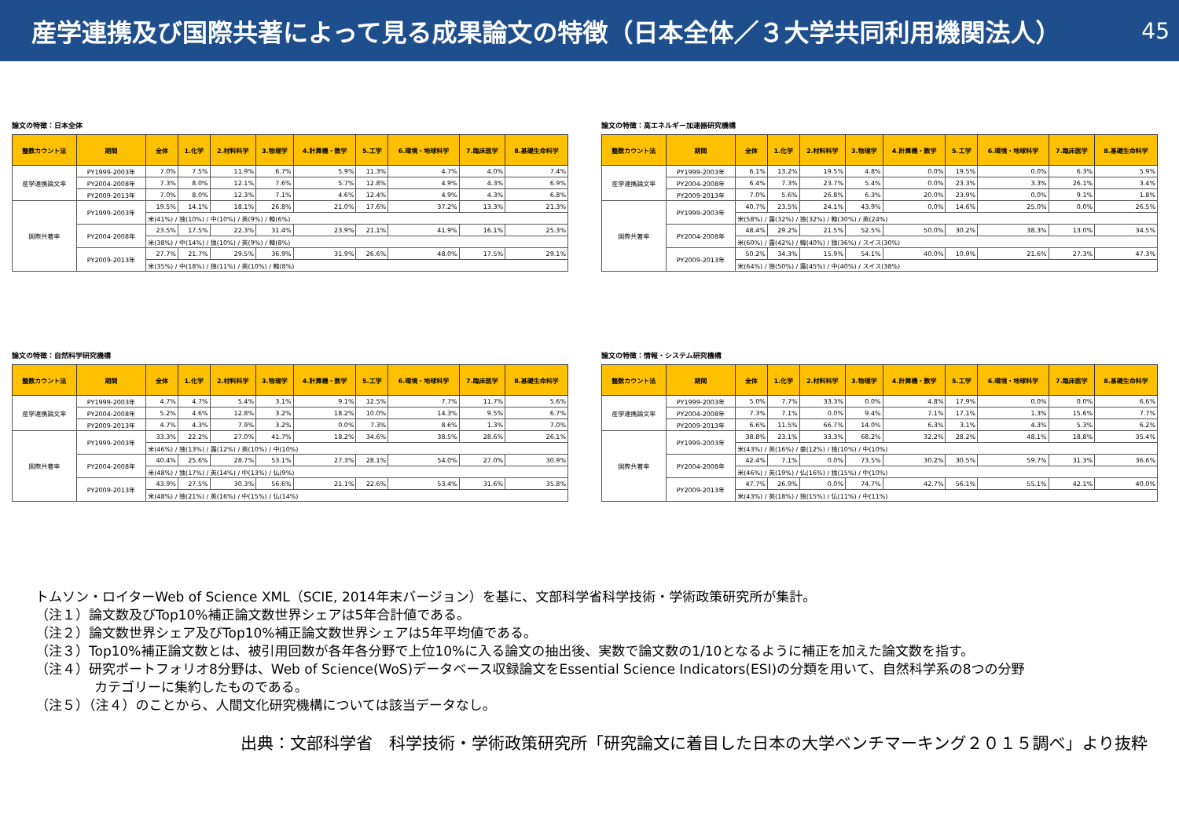産学連携及び国際共著によって見る成果論文の特徴（日本全体／３大学共同利用機関法人） 45
論文の特徴：日本全体
| 整数カウント法 | 期間 | 全体 | 1.化学 | 2.材料科学 | 3.物理学 | 4.計算機・数学 | 5.工学 | 6.環境・地球科学 | 7.臨床医学 | 8.基礎生命科学 |
| --- | --- | --- | --- | --- | --- | --- | --- | --- | --- | --- |
| 産学連携論文率 | PY1999-2003年 | 7.0% | 7.5% | 11.9% | 6.7% | 5.9% | 11.3% | 4.7% | 4.0% | 7.4% |
| | PY2004-2008年 | 7.3% | 8.0% | 12.1% | 7.6% | 5.7% | 12.8% | 4.9% | 4.3% | 6.9% |
| | PY2009-2013年 | 7.0% | 8.0% | 12.3% | 7.1% | 4.6% | 12.4% | 4.9% | 4.3% | 6.8% |
| 国際共著率 | PY1999-2003年 | 19.5% | 14.1% | 18.1% | 26.8% | 21.0% | 17.6% | 37.2% | 13.3% | 21.3% |
| | | 米(41%) / 独(10%) / 中(10%) / 英(9%) / 韓(6%) | | | | | | | | |
| | PY2004-2008年 | 23.5% | 17.5% | 22.3% | 31.4% | 23.9% | 21.1% | 41.9% | 16.1% | 25.3% |
| | | 米(38%) / 中(14%) / 独(10%) / 英(9%) / 韓(8%) | | | | | | | | |
| | PY2009-2013年 | 27.7% | 21.7% | 29.5% | 36.9% | 31.9% | 26.6% | 48.0% | 17.5% | 29.1% |
| | | 米(35%) / 中(18%) / 独(11%) / 英(10%) / 韓(8%) | | | | | | | | |
論文の特徴：高エネルギー加速器研究機構
| 整数カウント法 | 期間 | 全体 | 1.化学 | 2.材料科学 | 3.物理学 | 4.計算機・数学 | 5.工学 | 6.環境・地球科学 | 7.臨床医学 | 8.基礎生命科学 |
| --- | --- | --- | --- | --- | --- | --- | --- | --- | --- | --- |
| 産学連携論文率 | PY1999-2003年 | 6.1% | 13.2% | 19.5% | 4.8% | 0.0% | 19.5% | 0.0% | 6.3% | 5.9% |
| | PY2004-2008年 | 6.4% | 7.3% | 23.7% | 5.4% | 0.0% | 23.3% | 3.3% | 26.1% | 3.4% |
| | PY2009-2013年 | 7.0% | 5.6% | 26.8% | 6.3% | 20.0% | 23.9% | 0.0% | 9.1% | 1.8% |
| 国際共著率 | PY1999-2003年 | 40.7% | 23.5% | 24.1% | 43.9% | 0.0% | 14.6% | 25.0% | 0.0% | 26.5% |
| | | 米(58%) / 露(32%) / 独(32%) / 韓(30%) / 英(24%) | | | | | | | | |
| | PY2004-2008年 | 48.4% | 29.2% | 21.5% | 52.5% | 50.0% | 30.2% | 38.3% | 13.0% | 34.5% |
| | | 米(60%) / 露(42%) / 韓(40%) / 独(36%) / スイス(30%) | | | | | | | | |
| | PY2009-2013年 | 50.2% | 34.3% | 15.9% | 54.1% | 40.0% | 10.9% | 21.6% | 27.3% | 47.3% |
| | | 米(64%) / 独(50%) / 露(45%) / 中(40%) / スイス(38%) | | | | | | | | |
論文の特徴：自然科学研究機構
| 整数カウント法 | 期間 | 全体 | 1.化学 | 2.材料科学 | 3.物理学 | 4.計算機・数学 | 5.工学 | 6.環境・地球科学 | 7.臨床医学 | 8.基礎生命科学 |
| --- | --- | --- | --- | --- | --- | --- | --- | --- | --- | --- |
| 産学連携論文率 | PY1999-2003年 | 4.7% | 4.7% | 5.4% | 3.1% | 9.1% | 12.5% | 7.7% | 11.7% | 5.6% |
| | PY2004-2008年 | 5.2% | 4.6% | 12.8% | 3.2% | 18.2% | 10.0% | 14.3% | 9.5% | 6.7% |
| | PY2009-2013年 | 4.7% | 4.3% | 7.9% | 3.2% | 0.0% | 7.3% | 8.6% | 1.3% | 7.0% |
| 国際共著率 | PY1999-2003年 | 33.3% | 22.2% | 27.0% | 41.7% | 18.2% | 34.6% | 38.5% | 28.6% | 26.1% |
| | | 米(46%) / 独(13%) / 露(12%) / 英(10%) / 中(10%) | | | | | | | | |
| | PY2004-2008年 | 40.4% | 25.6% | 28.7% | 53.1% | 27.3% | 28.1% | 54.0% | 27.0% | 30.9% |
| | | 米(48%) / 独(17%) / 英(14%) / 中(13%) / 仏(9%) | | | | | | | | |
| | PY2009-2013年 | 43.9% | 27.5% | 30.3% | 56.6% | 21.1% | 22.6% | 53.4% | 31.6% | 35.8% |
| | | 米(48%) / 独(21%) / 英(16%) / 中(15%) / 仏(14%) | | | | | | | | |
論文の特徴：情報・システム研究機構
| 整数カウント法 | 期間 | 全体 | 1.化学 | 2.材料科学 | 3.物理学 | 4.計算機・数学 | 5.工学 | 6.環境・地球科学 | 7.臨床医学 | 8.基礎生命科学 |
| --- | --- | --- | --- | --- | --- | --- | --- | --- | --- | --- |
| 産学連携論文率 | PY1999-2003年 | 5.0% | 7.7% | 33.3% | 0.0% | 4.8% | 17.9% | 0.0% | 0.0% | 6.6% |
| | PY2004-2008年 | 7.3% | 7.1% | 0.0% | 9.4% | 7.1% | 17.1% | 1.3% | 15.6% | 7.7% |
| | PY2009-2013年 | 6.6% | 11.5% | 66.7% | 14.0% | 6.3% | 3.1% | 4.3% | 5.3% | 6.2% |
| 国際共著率 | PY1999-2003年 | 38.8% | 23.1% | 33.3% | 68.2% | 32.2% | 28.2% | 48.1% | 18.8% | 35.4% |
| | | 米(43%) / 英(16%) / 豪(12%) / 独(10%) / 中(10%) | | | | | | | | |
| | PY2004-2008年 | 42.4% | 7.1% | 0.0% | 73.5% | 30.2% | 30.5% | 59.7% | 31.3% | 36.6% |
| | | 米(46%) / 英(19%) / 仏(16%) / 独(15%) / 中(10%) | | | | | | | | |
| | PY2009-2013年 | 47.7% | 26.9% | 0.0% | 74.7% | 42.7% | 56.1% | 55.1% | 42.1% | 40.0% |
| | | 米(43%) / 英(18%) / 独(15%) / 仏(11%) / 中(11%) | | | | | | | | |
トムソン・ロイターWeb of Science XML（SCIE, 2014年末バージョン）を基に、文部科学省科学技術・学術政策研究所が集計。
（注１）論文数及びTop10%補正論文数世界シェアは5年合計値である。
（注２）論文数世界シェア及びTop10%補正論文数世界シェアは5年平均値である。
（注３）Top10%補正論文数とは、被引用回数が各年各分野で上位10%に入る論文の抽出後、実数で論文数の1/10となるように補正を加えた論文数を指す。
（注４）研究ポートフォリオ8分野は、Web of Science(WoS)データベース収録論文をEssential Science Indicators(ESI)の分類を用いて、自然科学系の8つの分野
カテゴリーに集約したものである。
（注５）（注４）のことから、人間文化研究機構については該当データなし。
出典：文部科学省　科学技術・学術政策研究所「研究論文に着目した日本の大学ベンチマーキング２０１５調べ」より抜粋